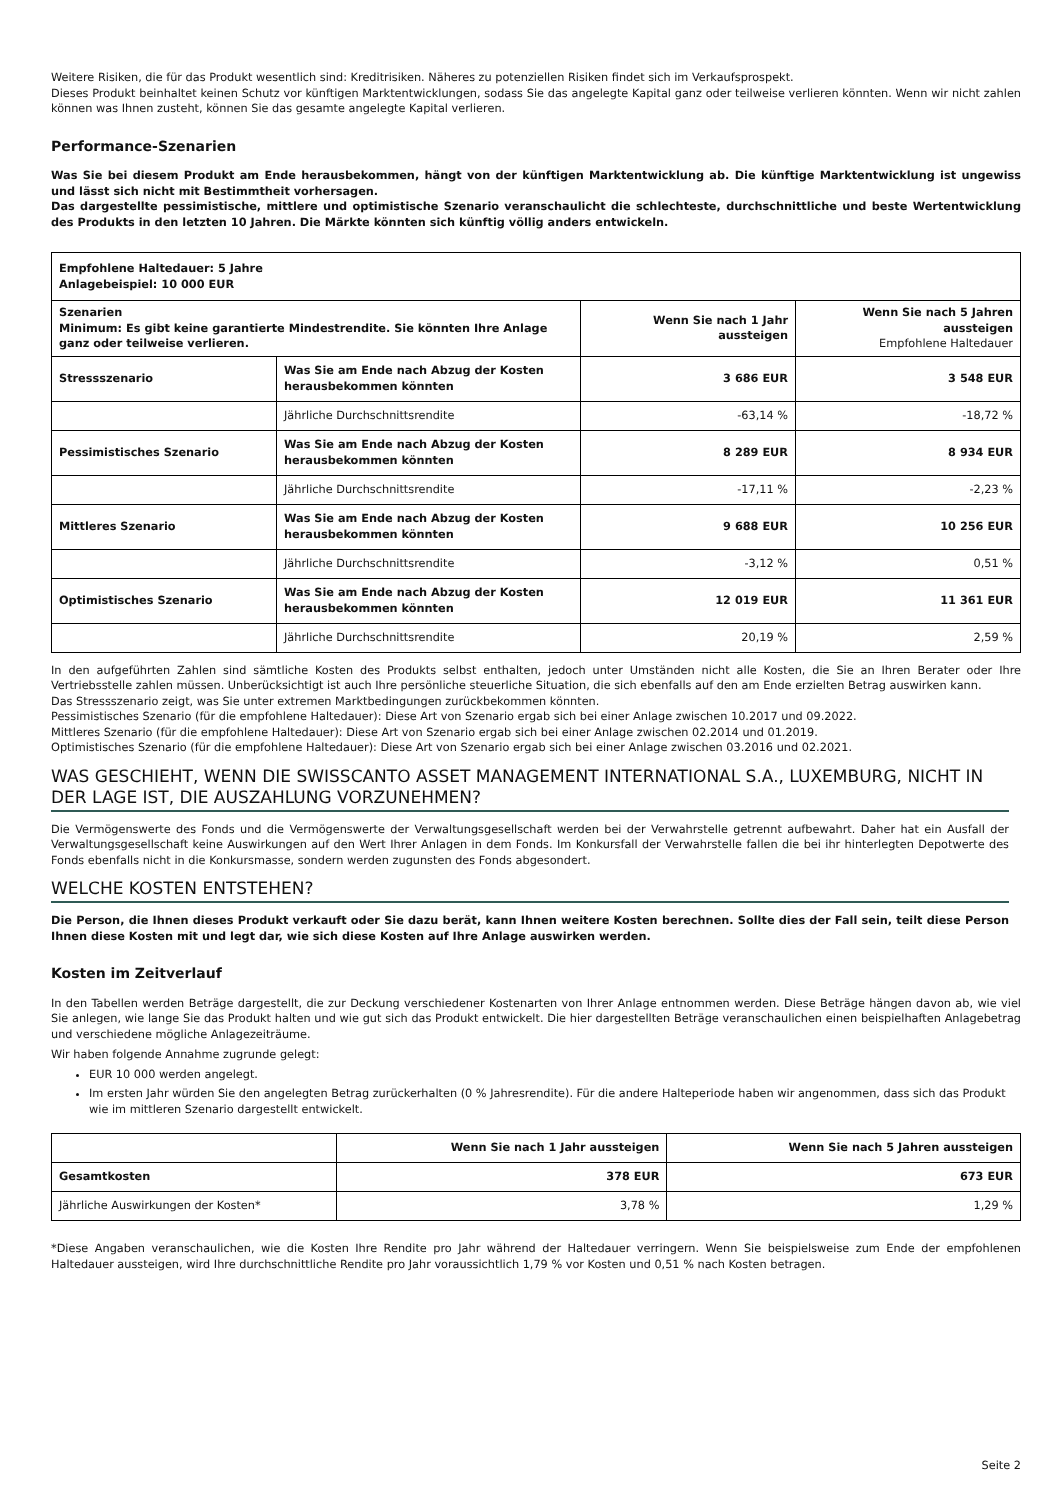Weitere Risiken, die für das Produkt wesentlich sind: Kreditrisiken. Näheres zu potenziellen Risiken findet sich im Verkaufsprospekt.
Dieses Produkt beinhaltet keinen Schutz vor künftigen Marktentwicklungen, sodass Sie das angelegte Kapital ganz oder teilweise verlieren könnten. Wenn wir nicht zahlen können was Ihnen zusteht, können Sie das gesamte angelegte Kapital verlieren.
Performance-Szenarien
Was Sie bei diesem Produkt am Ende herausbekommen, hängt von der künftigen Marktentwicklung ab. Die künftige Marktentwicklung ist ungewiss und lässt sich nicht mit Bestimmtheit vorhersagen.
Das dargestellte pessimistische, mittlere und optimistische Szenario veranschaulicht die schlechteste, durchschnittliche und beste Wertentwicklung des Produkts in den letzten 10 Jahren. Die Märkte könnten sich künftig völlig anders entwickeln.
| Empfohlene Haltedauer: 5 Jahre Anlagebeispiel: 10 000 EUR | | | |
| Szenarien Minimum: Es gibt keine garantierte Mindestrendite. Sie könnten Ihre Anlage ganz oder teilweise verlieren. | | Wenn Sie nach 1 Jahr aussteigen | Wenn Sie nach 5 Jahren aussteigen Empfohlene Haltedauer |
| Stressszenario | Was Sie am Ende nach Abzug der Kosten herausbekommen könnten | 3 686 EUR | 3 548 EUR |
| | Jährliche Durchschnittsrendite | -63,14 % | -18,72 % |
| Pessimistisches Szenario | Was Sie am Ende nach Abzug der Kosten herausbekommen könnten | 8 289 EUR | 8 934 EUR |
| | Jährliche Durchschnittsrendite | -17,11 % | -2,23 % |
| Mittleres Szenario | Was Sie am Ende nach Abzug der Kosten herausbekommen könnten | 9 688 EUR | 10 256 EUR |
| | Jährliche Durchschnittsrendite | -3,12 % | 0,51 % |
| Optimistisches Szenario | Was Sie am Ende nach Abzug der Kosten herausbekommen könnten | 12 019 EUR | 11 361 EUR |
| | Jährliche Durchschnittsrendite | 20,19 % | 2,59 % |
In den aufgeführten Zahlen sind sämtliche Kosten des Produkts selbst enthalten, jedoch unter Umständen nicht alle Kosten, die Sie an Ihren Berater oder Ihre Vertriebsstelle zahlen müssen. Unberücksichtigt ist auch Ihre persönliche steuerliche Situation, die sich ebenfalls auf den am Ende erzielten Betrag auswirken kann.
Das Stressszenario zeigt, was Sie unter extremen Marktbedingungen zurückbekommen könnten.
Pessimistisches Szenario (für die empfohlene Haltedauer): Diese Art von Szenario ergab sich bei einer Anlage zwischen 10.2017 und 09.2022.
Mittleres Szenario (für die empfohlene Haltedauer): Diese Art von Szenario ergab sich bei einer Anlage zwischen 02.2014 und 01.2019.
Optimistisches Szenario (für die empfohlene Haltedauer): Diese Art von Szenario ergab sich bei einer Anlage zwischen 03.2016 und 02.2021.
WAS GESCHIEHT, WENN DIE SWISSCANTO ASSET MANAGEMENT INTERNATIONAL S.A., LUXEMBURG, NICHT IN DER LAGE IST, DIE AUSZAHLUNG VORZUNEHMEN?
Die Vermögenswerte des Fonds und die Vermögenswerte der Verwaltungsgesellschaft werden bei der Verwahrstelle getrennt aufbewahrt. Daher hat ein Ausfall der Verwaltungsgesellschaft keine Auswirkungen auf den Wert Ihrer Anlagen in dem Fonds. Im Konkursfall der Verwahrstelle fallen die bei ihr hinterlegten Depotwerte des Fonds ebenfalls nicht in die Konkursmasse, sondern werden zugunsten des Fonds abgesondert.
WELCHE KOSTEN ENTSTEHEN?
Die Person, die Ihnen dieses Produkt verkauft oder Sie dazu berät, kann Ihnen weitere Kosten berechnen. Sollte dies der Fall sein, teilt diese Person Ihnen diese Kosten mit und legt dar, wie sich diese Kosten auf Ihre Anlage auswirken werden.
Kosten im Zeitverlauf
In den Tabellen werden Beträge dargestellt, die zur Deckung verschiedener Kostenarten von Ihrer Anlage entnommen werden. Diese Beträge hängen davon ab, wie viel Sie anlegen, wie lange Sie das Produkt halten und wie gut sich das Produkt entwickelt. Die hier dargestellten Beträge veranschaulichen einen beispielhaften Anlagebetrag und verschiedene mögliche Anlagezeiträume.
Wir haben folgende Annahme zugrunde gelegt:
EUR 10 000 werden angelegt.
Im ersten Jahr würden Sie den angelegten Betrag zurückerhalten (0 % Jahresrendite). Für die andere Halteperiode haben wir angenommen, dass sich das Produkt wie im mittleren Szenario dargestellt entwickelt.
| | Wenn Sie nach 1 Jahr aussteigen | Wenn Sie nach 5 Jahren aussteigen |
| --- | --- | --- |
| Gesamtkosten | 378 EUR | 673 EUR |
| Jährliche Auswirkungen der Kosten* | 3,78 % | 1,29 % |
*Diese Angaben veranschaulichen, wie die Kosten Ihre Rendite pro Jahr während der Haltedauer verringern. Wenn Sie beispielsweise zum Ende der empfohlenen Haltedauer aussteigen, wird Ihre durchschnittliche Rendite pro Jahr voraussichtlich 1,79 % vor Kosten und 0,51 % nach Kosten betragen.
Seite 2